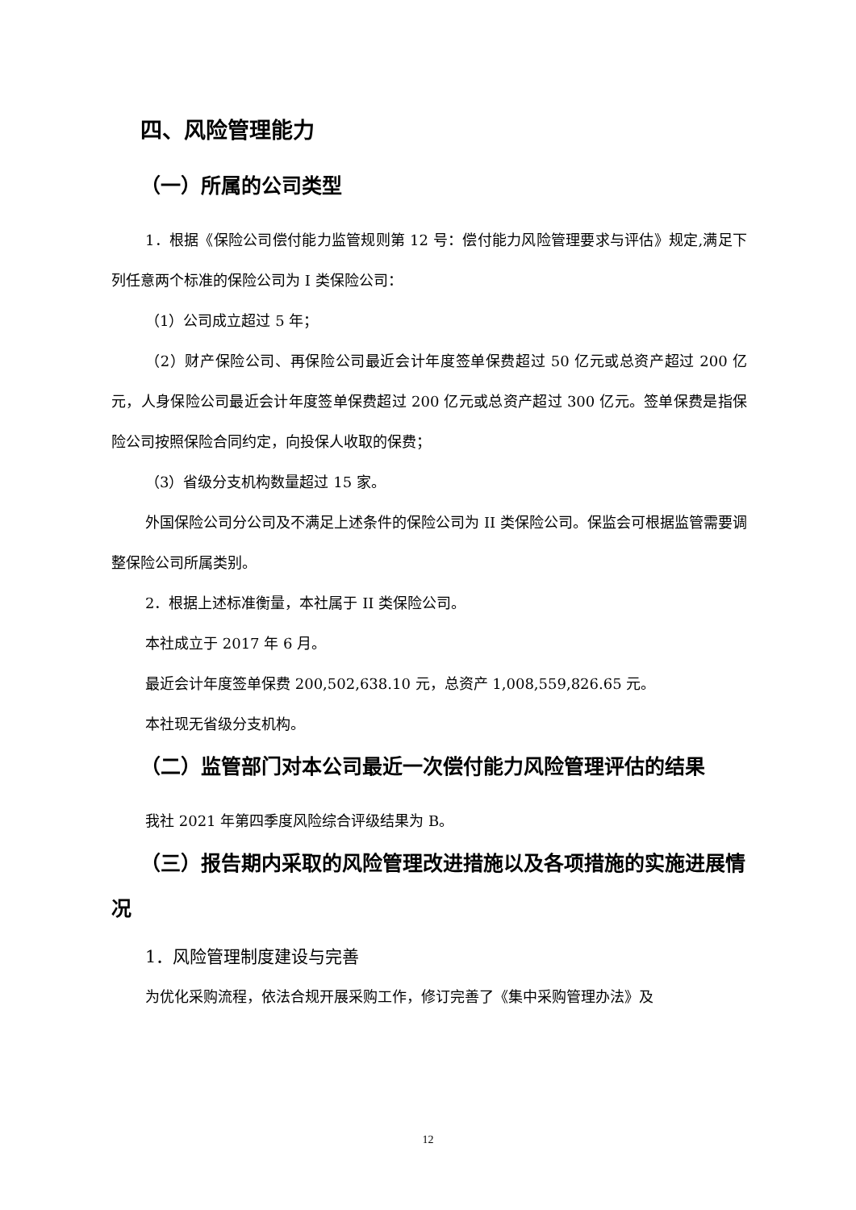四、风险管理能力
（一）所属的公司类型
1．根据《保险公司偿付能力监管规则第 12 号：偿付能力风险管理要求与评估》规定,满足下列任意两个标准的保险公司为 I 类保险公司：
（1）公司成立超过 5 年；
（2）财产保险公司、再保险公司最近会计年度签单保费超过 50 亿元或总资产超过 200 亿元，人身保险公司最近会计年度签单保费超过 200 亿元或总资产超过 300 亿元。签单保费是指保险公司按照保险合同约定，向投保人收取的保费；
（3）省级分支机构数量超过 15 家。
外国保险公司分公司及不满足上述条件的保险公司为 II 类保险公司。保监会可根据监管需要调整保险公司所属类别。
2．根据上述标准衡量，本社属于 II 类保险公司。
本社成立于 2017 年 6 月。
最近会计年度签单保费 200,502,638.10 元，总资产 1,008,559,826.65 元。
本社现无省级分支机构。
（二）监管部门对本公司最近一次偿付能力风险管理评估的结果
我社 2021 年第四季度风险综合评级结果为 B。
（三）报告期内采取的风险管理改进措施以及各项措施的实施进展情况
1．风险管理制度建设与完善
为优化采购流程，依法合规开展采购工作，修订完善了《集中采购管理办法》及
12